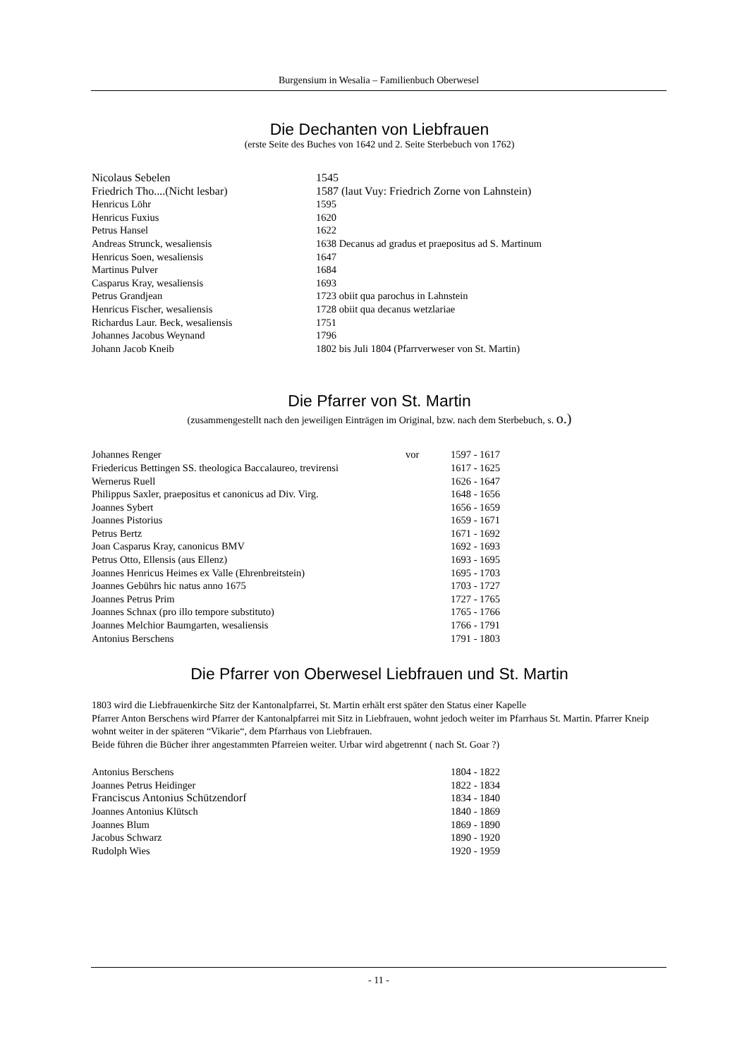Burgensium in Wesalia – Familienbuch Oberwesel
Die Dechanten von Liebfrauen
(erste Seite des Buches von 1642 und 2. Seite Sterbebuch von 1762)
| Nicolaus Sebelen | 1545 |
| Friedrich Tho....(Nicht lesbar) | 1587 (laut Vuy: Friedrich Zorne von Lahnstein) |
| Henricus Löhr | 1595 |
| Henricus Fuxius | 1620 |
| Petrus Hansel | 1622 |
| Andreas Strunck, wesaliensis | 1638 Decanus ad gradus et praepositus ad S. Martinum |
| Henricus Soen, wesaliensis | 1647 |
| Martinus Pulver | 1684 |
| Casparus Kray, wesaliensis | 1693 |
| Petrus Grandjean | 1723 obiit qua parochus in Lahnstein |
| Henricus Fischer, wesaliensis | 1728 obiit qua decanus wetzlariae |
| Richardus Laur. Beck, wesaliensis | 1751 |
| Johannes Jacobus Weynand | 1796 |
| Johann Jacob Kneib | 1802 bis Juli 1804 (Pfarrverweser von St. Martin) |
Die Pfarrer von St. Martin
(zusammengestellt nach den jeweiligen Einträgen im Original, bzw. nach dem Sterbebuch, s. o.)
| Johannes Renger | vor | 1597 - 1617 |
| Friedericus Bettingen SS. theologica Baccalaureo, trevirensi | | 1617 - 1625 |
| Wernerus Ruell | | 1626 - 1647 |
| Philippus Saxler, praepositus et canonicus ad Div. Virg. | | 1648 - 1656 |
| Joannes Sybert | | 1656 - 1659 |
| Joannes Pistorius | | 1659 - 1671 |
| Petrus Bertz | | 1671 - 1692 |
| Joan Casparus Kray, canonicus BMV | | 1692 - 1693 |
| Petrus Otto, Ellensis (aus Ellenz) | | 1693 - 1695 |
| Joannes Henricus Heimes ex Valle (Ehrenbreitstein) | | 1695 - 1703 |
| Joannes Gebührs hic natus anno 1675 | | 1703 - 1727 |
| Joannes Petrus Prim | | 1727 - 1765 |
| Joannes Schnax (pro illo tempore substituto) | | 1765 - 1766 |
| Joannes Melchior Baumgarten, wesaliensis | | 1766 - 1791 |
| Antonius Berschens | | 1791 - 1803 |
Die Pfarrer von Oberwesel Liebfrauen und St. Martin
1803 wird die Liebfrauenkirche Sitz der Kantonalpfarrei, St. Martin erhält erst später den Status einer Kapelle
Pfarrer Anton Berschens wird Pfarrer der Kantonalpfarrei mit Sitz in Liebfrauen, wohnt jedoch weiter im Pfarrhaus St. Martin. Pfarrer Kneip wohnt weiter in der späteren “Vikarie“, dem Pfarrhaus von Liebfrauen.
Beide führen die Bücher ihrer angestammten Pfarreien weiter. Urbar wird abgetrennt ( nach St. Goar ?)
| Antonius Berschens | 1804 - 1822 |
| Joannes Petrus Heidinger | 1822 - 1834 |
| Franciscus Antonius Schützendorf | 1834 - 1840 |
| Joannes Antonius Klütsch | 1840 - 1869 |
| Joannes Blum | 1869 - 1890 |
| Jacobus Schwarz | 1890 - 1920 |
| Rudolph Wies | 1920 - 1959 |
- 11 -